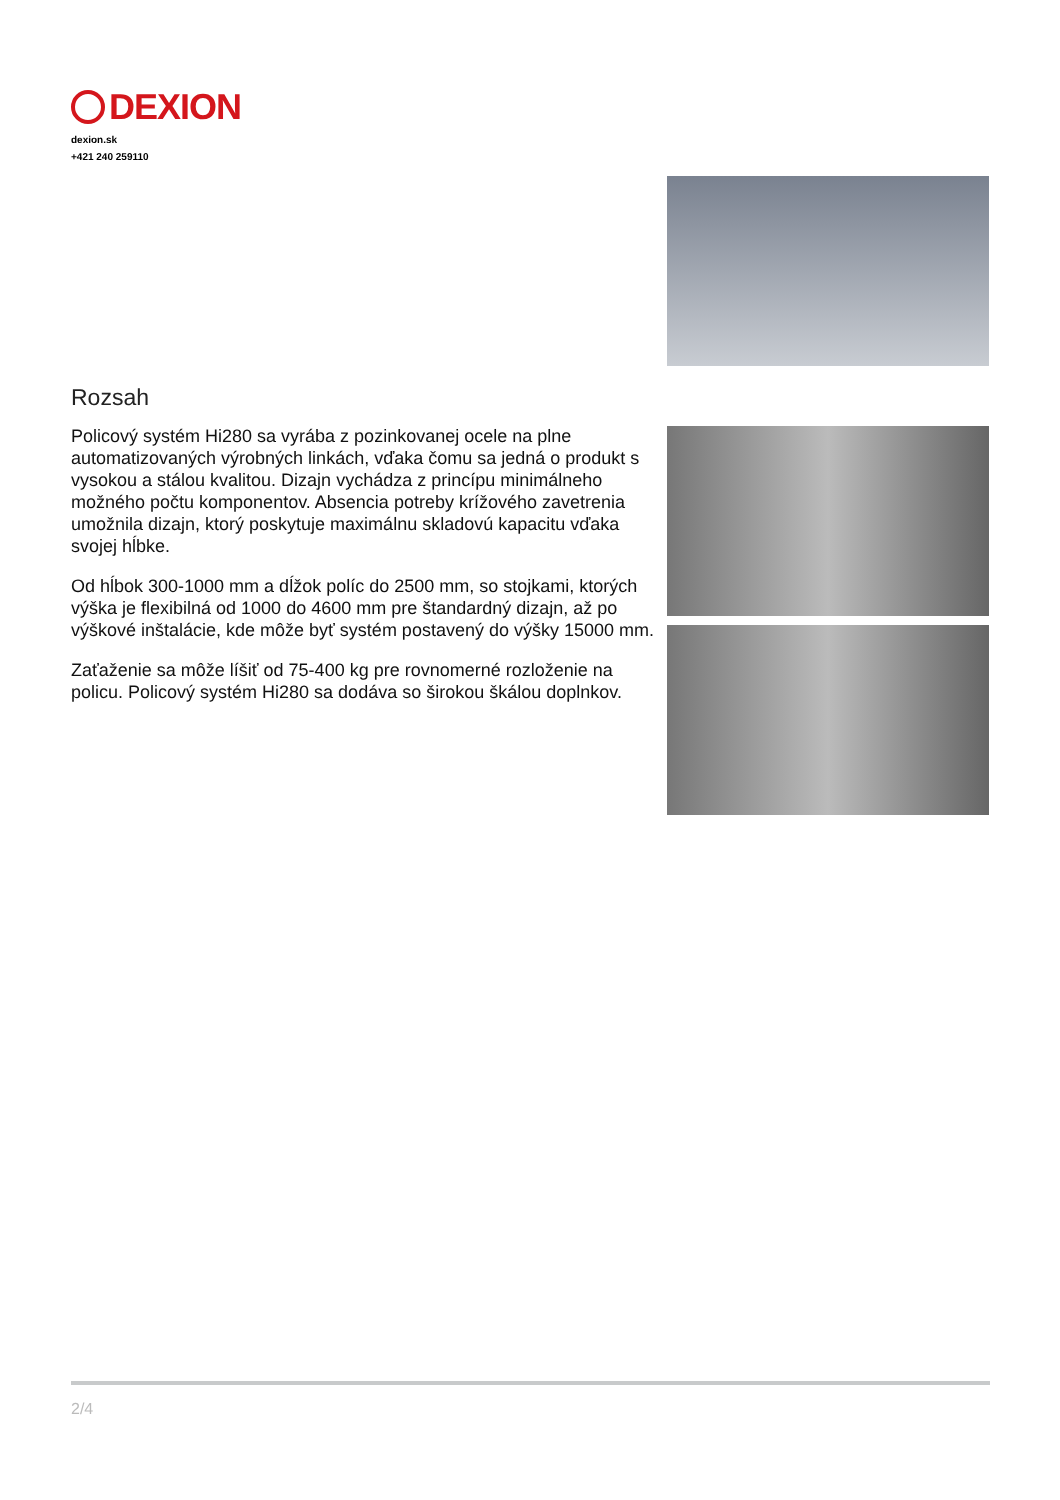DEXION
dexion.sk
+421 240 259110
Rozsah
Policový systém Hi280 sa vyrába z pozinkovanej ocele na plne automatizovaných výrobných linkách, vďaka čomu sa jedná o produkt s vysokou a stálou kvalitou. Dizajn vychádza z princípu minimálneho možného počtu komponentov. Absencia potreby krížového zavetrenia umožnila dizajn, ktorý poskytuje maximálnu skladovú kapacitu vďaka svojej hĺbke.
Od hĺbok 300-1000 mm a dĺžok políc do 2500 mm, so stojkami, ktorých výška je flexibilná od 1000 do 4600 mm pre štandardný dizajn, až po výškové inštalácie, kde môže byť systém postavený do výšky 15000 mm.
Zaťaženie sa môže líšiť od 75-400 kg pre rovnomerné rozloženie na policu. Policový systém Hi280 sa dodáva so širokou škálou doplnkov.
2/4